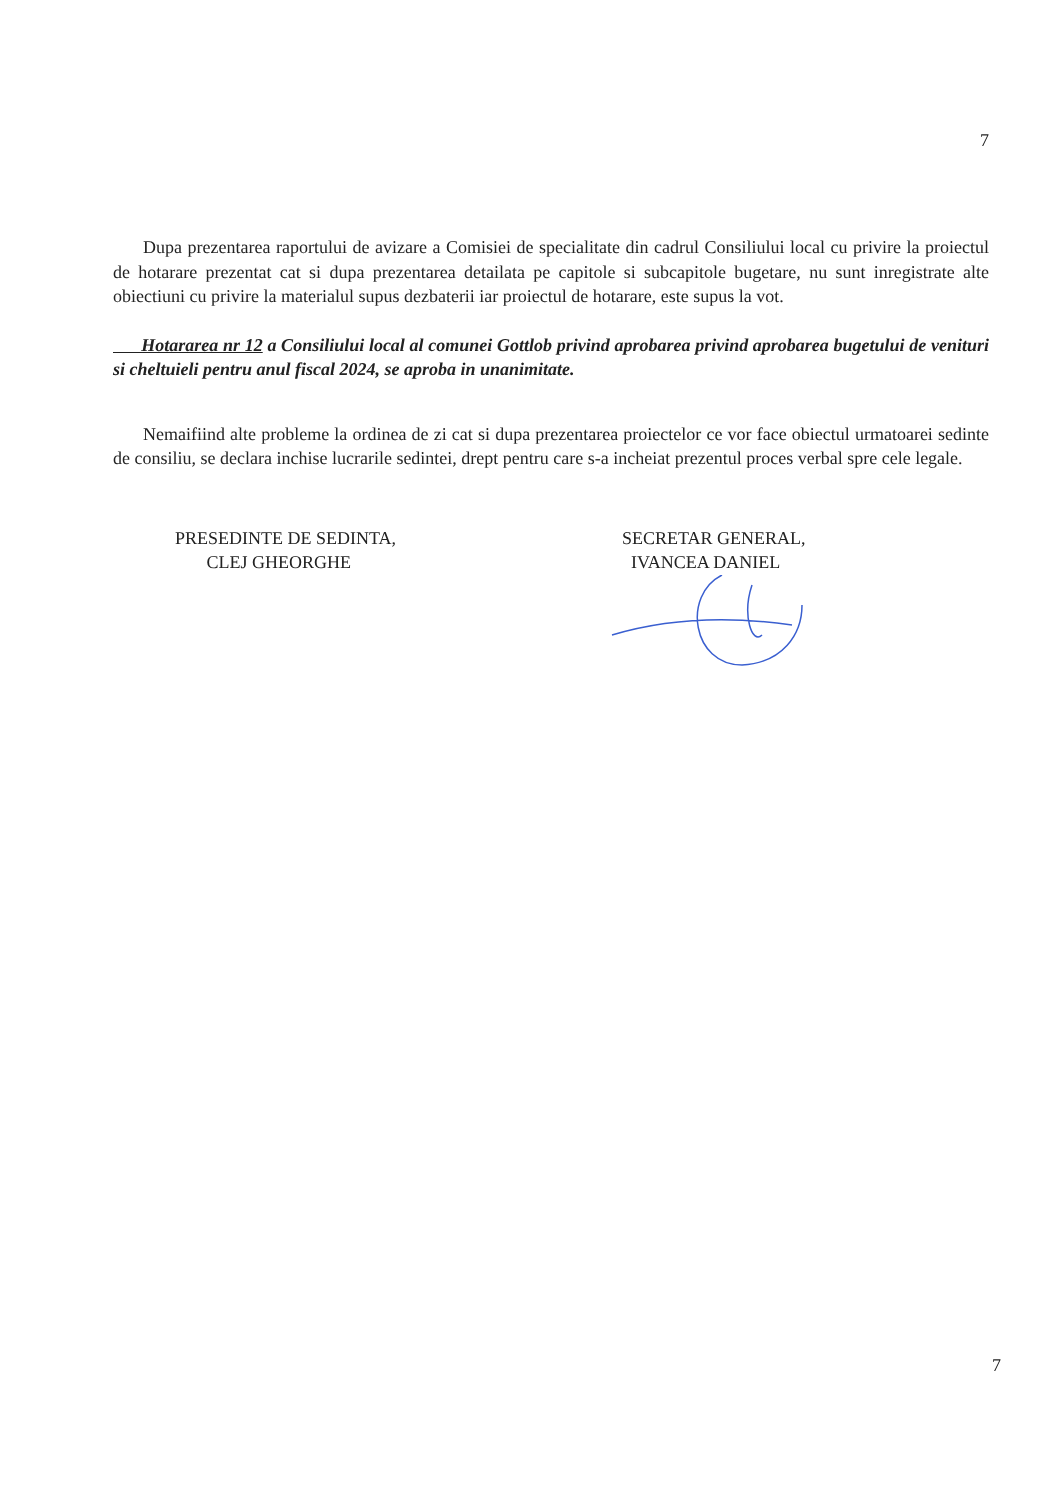7
Dupa prezentarea raportului de avizare a Comisiei de specialitate din cadrul Consiliului local cu privire la proiectul de hotarare prezentat cat si dupa prezentarea detailata pe capitole si subcapitole bugetare, nu sunt inregistrate alte obiectiuni cu privire la materialul supus dezbaterii iar proiectul de hotarare, este supus la vot.
Hotararea nr 12 a Consiliului local al comunei Gottlob privind aprobarea privind aprobarea bugetului de venituri si cheltuieli pentru anul fiscal 2024, se aproba in unanimitate.
Nemaifiind alte probleme la ordinea de zi cat si dupa prezentarea proiectelor ce vor face obiectul urmatoarei sedinte de consiliu, se declara inchise lucrarile sedintei, drept pentru care s-a incheiat prezentul proces verbal spre cele legale.
PRESEDINTE DE SEDINTA,
CLEJ GHEORGHE
SECRETAR GENERAL,
IVANCEA DANIEL
7